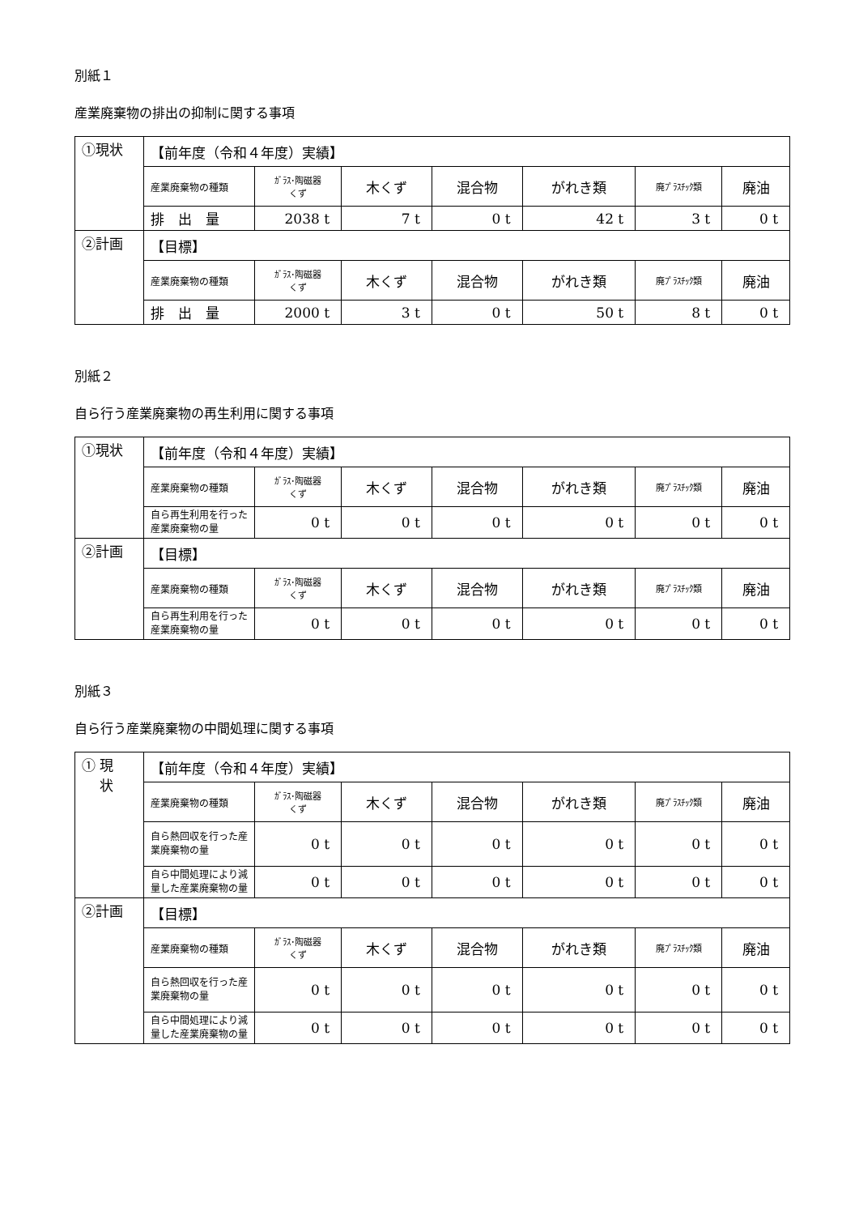別紙１
産業廃棄物の排出の抑制に関する事項
| ①現状 | 【前年度（令和４年度）実績】 | | | | | | |
| | 産業廃棄物の種類 | ｶﾞﾗｽ･陶磁器 くず | 木くず | 混合物 | がれき類 | 廃ﾌﾟﾗｽﾁｯｸ類 | 廃油 |
| | 排 出 量 | 2038 t | 7 t | 0 t | 42 t | 3 t | 0 t |
| ②計画 | 【目標】 | | | | | | |
| | 産業廃棄物の種類 | ｶﾞﾗｽ･陶磁器 くず | 木くず | 混合物 | がれき類 | 廃ﾌﾟﾗｽﾁｯｸ類 | 廃油 |
| | 排 出 量 | 2000 t | 3 t | 0 t | 50 t | 8 t | 0 t |
別紙２
自ら行う産業廃棄物の再生利用に関する事項
| ①現状 | 【前年度（令和４年度）実績】 | | | | | | |
| | 産業廃棄物の種類 | ｶﾞﾗｽ･陶磁器 くず | 木くず | 混合物 | がれき類 | 廃ﾌﾟﾗｽﾁｯｸ類 | 廃油 |
| | 自ら再生利用を行った産業廃棄物の量 | 0 t | 0 t | 0 t | 0 t | 0 t | 0 t |
| ②計画 | 【目標】 | | | | | | |
| | 産業廃棄物の種類 | ｶﾞﾗｽ･陶磁器 くず | 木くず | 混合物 | がれき類 | 廃ﾌﾟﾗｽﾁｯｸ類 | 廃油 |
| | 自ら再生利用を行った産業廃棄物の量 | 0 t | 0 t | 0 t | 0 t | 0 t | 0 t |
別紙３
自ら行う産業廃棄物の中間処理に関する事項
| ① 現 状 | 【前年度（令和４年度）実績】 | | | | | | |
| | 産業廃棄物の種類 | ｶﾞﾗｽ･陶磁器 くず | 木くず | 混合物 | がれき類 | 廃ﾌﾟﾗｽﾁｯｸ類 | 廃油 |
| | 自ら熱回収を行った産業廃棄物の量 | 0 t | 0 t | 0 t | 0 t | 0 t | 0 t |
| | 自ら中間処理により減量した産業廃棄物の量 | 0 t | 0 t | 0 t | 0 t | 0 t | 0 t |
| ②計画 | 【目標】 | | | | | | |
| | 産業廃棄物の種類 | ｶﾞﾗｽ･陶磁器 くず | 木くず | 混合物 | がれき類 | 廃ﾌﾟﾗｽﾁｯｸ類 | 廃油 |
| | 自ら熱回収を行った産業廃棄物の量 | 0 t | 0 t | 0 t | 0 t | 0 t | 0 t |
| | 自ら中間処理により減量した産業廃棄物の量 | 0 t | 0 t | 0 t | 0 t | 0 t | 0 t |